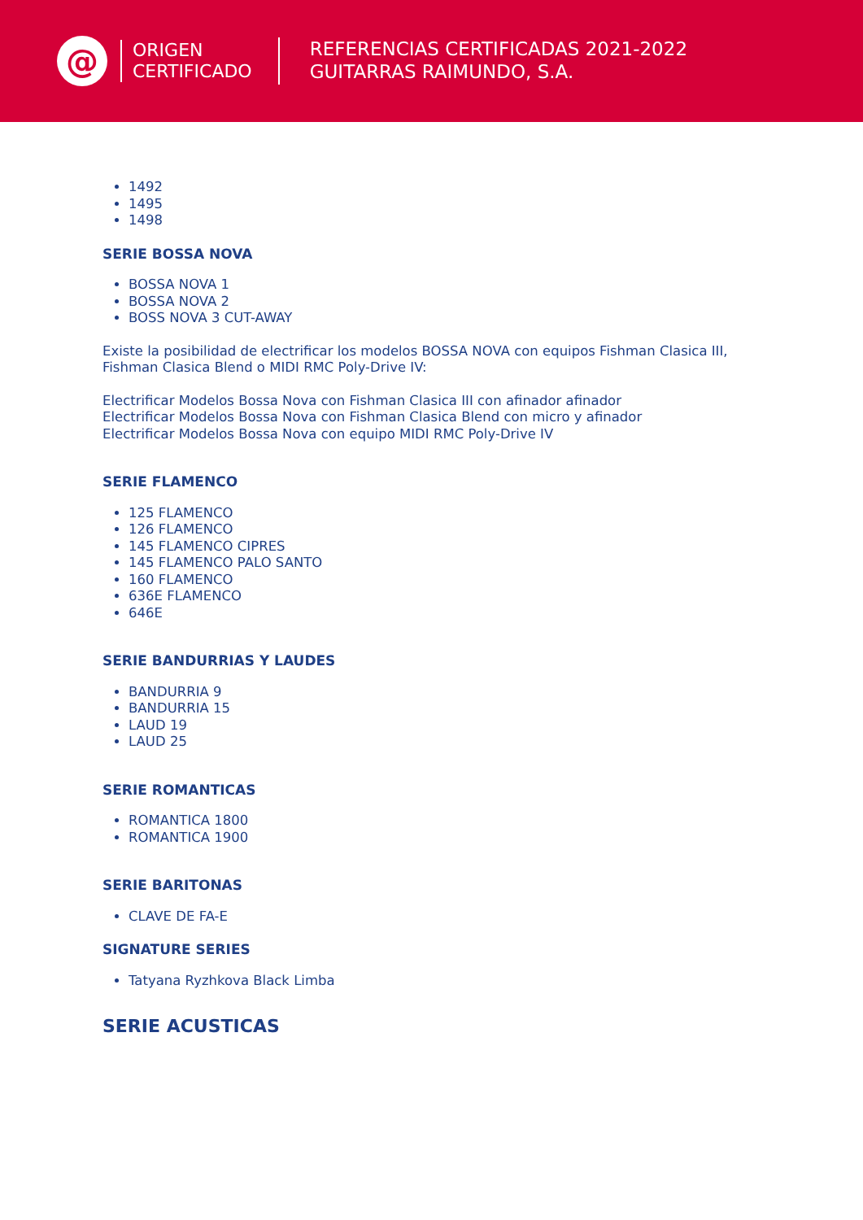@
ORIGEN
CERTIFICADO
REFERENCIAS CERTIFICADAS 2021-2022
GUITARRAS RAIMUNDO, S.A.
1492
1495
1498
SERIE BOSSA NOVA
BOSSA NOVA 1
BOSSA NOVA 2
BOSS NOVA 3 CUT-AWAY
Existe la posibilidad de electrificar los modelos BOSSA NOVA con equipos Fishman Clasica III,
Fishman Clasica Blend o MIDI RMC Poly-Drive IV:
Electrificar Modelos Bossa Nova con Fishman Clasica III con afinador afinador
Electrificar Modelos Bossa Nova con Fishman Clasica Blend con micro y afinador
Electrificar Modelos Bossa Nova con equipo MIDI RMC Poly-Drive IV
SERIE FLAMENCO
125 FLAMENCO
126 FLAMENCO
145 FLAMENCO CIPRES
145 FLAMENCO PALO SANTO
160 FLAMENCO
636E FLAMENCO
646E
SERIE BANDURRIAS Y LAUDES
BANDURRIA 9
BANDURRIA 15
LAUD 19
LAUD 25
SERIE ROMANTICAS
ROMANTICA 1800
ROMANTICA 1900
SERIE BARITONAS
CLAVE DE FA-E
SIGNATURE SERIES
Tatyana Ryzhkova Black Limba
SERIE ACUSTICAS